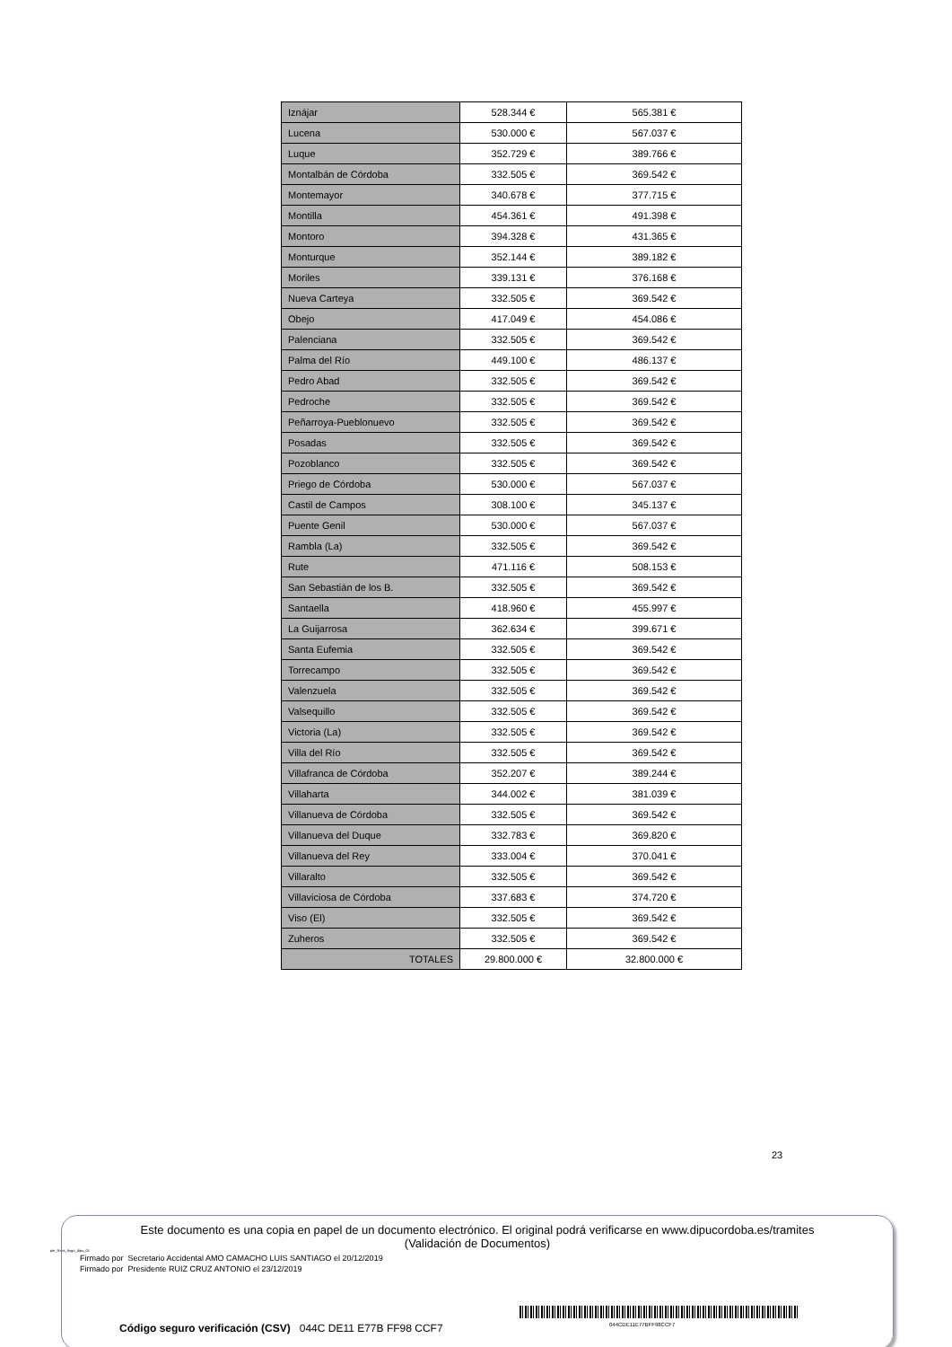| Iznájar | 528.344 € | 565.381 € |
| Lucena | 530.000 € | 567.037 € |
| Luque | 352.729 € | 389.766 € |
| Montalbán de Córdoba | 332.505 € | 369.542 € |
| Montemayor | 340.678 € | 377.715 € |
| Montilla | 454.361 € | 491.398 € |
| Montoro | 394.328 € | 431.365 € |
| Monturque | 352.144 € | 389.182 € |
| Moriles | 339.131 € | 376.168 € |
| Nueva Carteya | 332.505 € | 369.542 € |
| Obejo | 417.049 € | 454.086 € |
| Palenciana | 332.505 € | 369.542 € |
| Palma del Río | 449.100 € | 486.137 € |
| Pedro Abad | 332.505 € | 369.542 € |
| Pedroche | 332.505 € | 369.542 € |
| Peñarroya-Pueblonuevo | 332.505 € | 369.542 € |
| Posadas | 332.505 € | 369.542 € |
| Pozoblanco | 332.505 € | 369.542 € |
| Priego de Córdoba | 530.000 € | 567.037 € |
| Castil de Campos | 308.100 € | 345.137 € |
| Puente Genil | 530.000 € | 567.037 € |
| Rambla (La) | 332.505 € | 369.542 € |
| Rute | 471.116 € | 508.153 € |
| San Sebastián de los B. | 332.505 € | 369.542 € |
| Santaella | 418.960 € | 455.997 € |
| La Guijarrosa | 362.634 € | 399.671 € |
| Santa Eufemia | 332.505 € | 369.542 € |
| Torrecampo | 332.505 € | 369.542 € |
| Valenzuela | 332.505 € | 369.542 € |
| Valsequillo | 332.505 € | 369.542 € |
| Victoria (La) | 332.505 € | 369.542 € |
| Villa del Río | 332.505 € | 369.542 € |
| Villafranca de Córdoba | 352.207 € | 389.244 € |
| Villaharta | 344.002 € | 381.039 € |
| Villanueva de Córdoba | 332.505 € | 369.542 € |
| Villanueva del Duque | 332.783 € | 369.820 € |
| Villanueva del Rey | 333.004 € | 370.041 € |
| Villaralto | 332.505 € | 369.542 € |
| Villaviciosa de Córdoba | 337.683 € | 374.720 € |
| Viso (El) | 332.505 € | 369.542 € |
| Zuheros | 332.505 € | 369.542 € |
| TOTALES | 29.800.000 € | 32.800.000 € |
23
pie_firma_largo_dipu_01
Este documento es una copia en papel de un documento electrónico. El original podrá verificarse en www.dipucordoba.es/tramites
(Validación de Documentos)
Firmado por Secretario Accidental AMO CAMACHO LUIS SANTIAGO el 20/12/2019
Firmado por Presidente RUIZ CRUZ ANTONIO el 23/12/2019
Código seguro verificación (CSV) 044C DE11 E77B FF98 CCF7
044CDE11E77BFF98CCF7